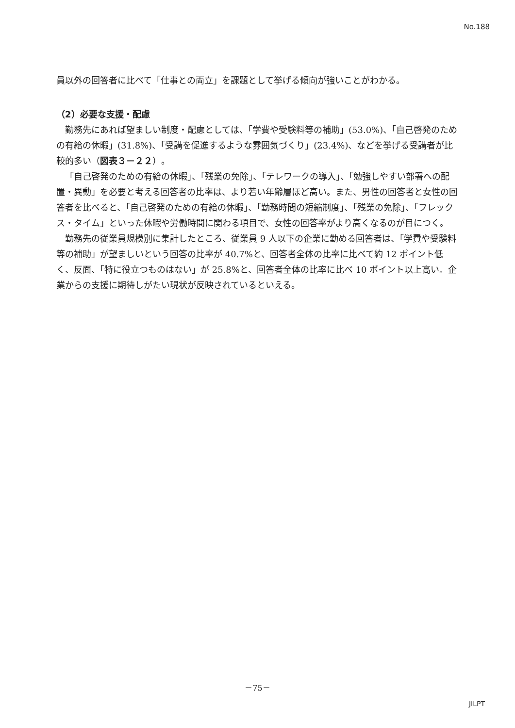No.188
員以外の回答者に比べて「仕事との両立」を課題として挙げる傾向が強いことがわかる。
（2）必要な支援・配慮
勤務先にあれば望ましい制度・配慮としては、「学費や受験料等の補助」(53.0%)、「自己啓発のための有給の休暇」(31.8%)、「受講を促進するような雰囲気づくり」(23.4%)、などを挙げる受講者が比較的多い（図表３－２２）。
「自己啓発のための有給の休暇」、「残業の免除」、「テレワークの導入」、「勉強しやすい部署への配置・異動」を必要と考える回答者の比率は、より若い年齢層ほど高い。また、男性の回答者と女性の回答者を比べると、「自己啓発のための有給の休暇」、「勤務時間の短縮制度」、「残業の免除」、「フレックス・タイム」といった休暇や労働時間に関わる項目で、女性の回答率がより高くなるのが目につく。
勤務先の従業員規模別に集計したところ、従業員 9 人以下の企業に勤める回答者は、「学費や受験料等の補助」が望ましいという回答の比率が 40.7%と、回答者全体の比率に比べて約 12 ポイント低く、反面、「特に役立つものはない」が 25.8%と、回答者全体の比率に比べ 10 ポイント以上高い。企業からの支援に期待しがたい現状が反映されているといえる。
－75－
JILPT